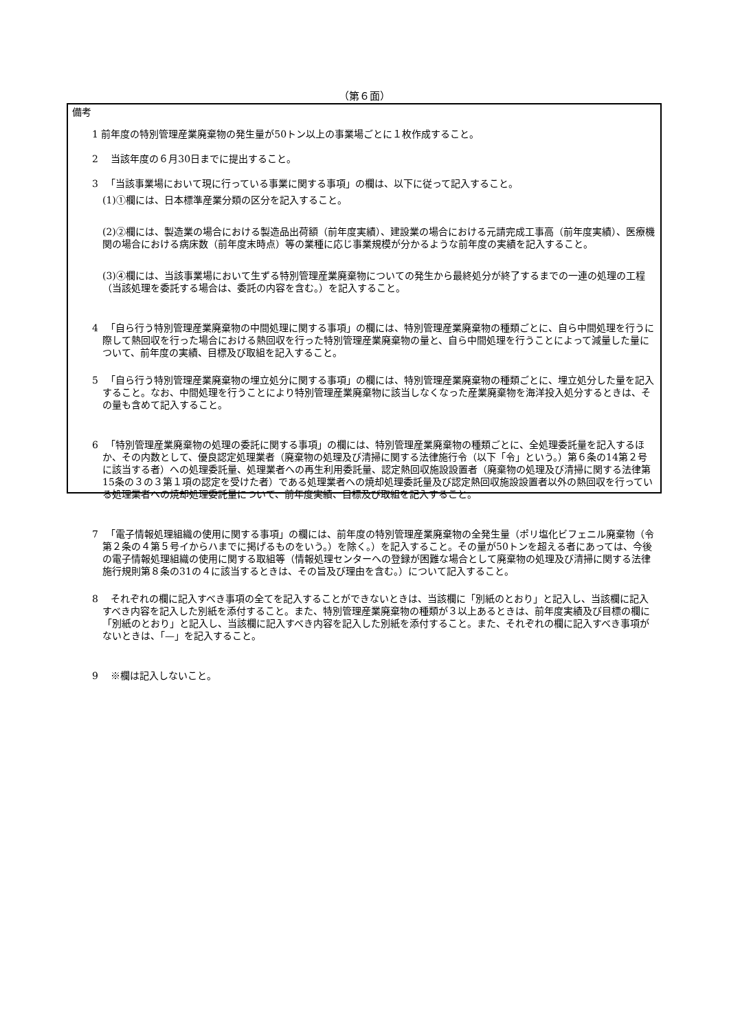（第６面）
備考
1 前年度の特別管理産業廃棄物の発生量が50トン以上の事業場ごとに１枚作成すること。
2 　当該年度の６月30日までに提出すること。
3 　「当該事業場において現に行っている事業に関する事項」の欄は、以下に従って記入すること。
(1)①欄には、日本標準産業分類の区分を記入すること。
(2)②欄には、製造業の場合における製造品出荷額（前年度実績）、建設業の場合における元請完成工事高（前年度実績）、医療機関の場合における病床数（前年度末時点）等の業種に応じ事業規模が分かるような前年度の実績を記入すること。
(3)④欄には、当該事業場において生ずる特別管理産業廃棄物についての発生から最終処分が終了するまでの一連の処理の工程（当該処理を委託する場合は、委託の内容を含む。）を記入すること。
4 　「自ら行う特別管理産業廃棄物の中間処理に関する事項」の欄には、特別管理産業廃棄物の種類ごとに、自ら中間処理を行うに際して熱回収を行った場合における熱回収を行った特別管理産業廃棄物の量と、自ら中間処理を行うことによって減量した量について、前年度の実績、目標及び取組を記入すること。
5 　「自ら行う特別管理産業廃棄物の埋立処分に関する事項」の欄には、特別管理産業廃棄物の種類ごとに、埋立処分した量を記入すること。なお、中間処理を行うことにより特別管理産業廃棄物に該当しなくなった産業廃棄物を海洋投入処分するときは、その量も含めて記入すること。
6 　「特別管理産業廃棄物の処理の委託に関する事項」の欄には、特別管理産業廃棄物の種類ごとに、全処理委託量を記入するほか、その内数として、優良認定処理業者（廃棄物の処理及び清掃に関する法律施行令（以下「令」という。）第６条の14第２号に該当する者）への処理委託量、処理業者への再生利用委託量、認定熱回収施設設置者（廃棄物の処理及び清掃に関する法律第15条の３の３第１項の認定を受けた者）である処理業者への焼却処理委託量及び認定熱回収施設設置者以外の熱回収を行っている処理業者への焼却処理委託量について、前年度実績、目標及び取組を記入すること。
7 　「電子情報処理組織の使用に関する事項」の欄には、前年度の特別管理産業廃棄物の全発生量（ポリ塩化ビフェニル廃棄物（令第２条の４第５号イからハまでに掲げるものをいう。）を除く。）を記入すること。その量が50トンを超える者にあっては、今後の電子情報処理組織の使用に関する取組等（情報処理センターへの登録が困難な場合として廃棄物の処理及び清掃に関する法律施行規則第８条の31の４に該当するときは、その旨及び理由を含む。）について記入すること。
8 　それぞれの欄に記入すべき事項の全てを記入することができないときは、当該欄に「別紙のとおり」と記入し、当該欄に記入すべき内容を記入した別紙を添付すること。また、特別管理産業廃棄物の種類が３以上あるときは、前年度実績及び目標の欄に「別紙のとおり」と記入し、当該欄に記入すべき内容を記入した別紙を添付すること。また、それぞれの欄に記入すべき事項がないときは、「—」を記入すること。
9 　※欄は記入しないこと。